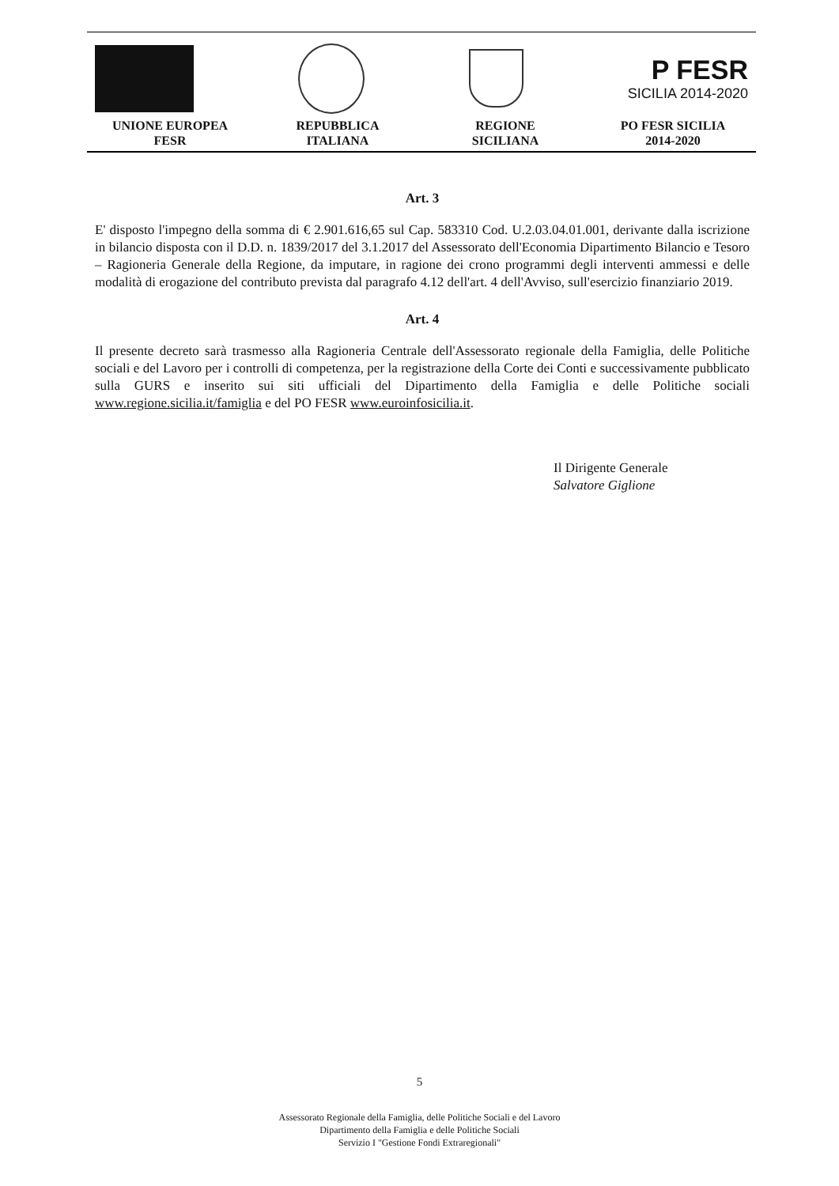P FESR
SICILIA 2014-2020
UNIONE EUROPEA
FESR
REPUBBLICA
ITALIANA
REGIONE
SICILIANA
PO FESR SICILIA
2014-2020
Art. 3
E' disposto l'impegno della somma di € 2.901.616,65 sul Cap. 583310 Cod. U.2.03.04.01.001, derivante dalla iscrizione in bilancio disposta con il D.D. n. 1839/2017 del 3.1.2017 del Assessorato dell'Economia Dipartimento Bilancio e Tesoro – Ragioneria Generale della Regione, da imputare, in ragione dei crono programmi degli interventi ammessi e delle modalità di erogazione del contributo prevista dal paragrafo 4.12 dell'art. 4 dell'Avviso, sull'esercizio finanziario 2019.
Art. 4
Il presente decreto sarà trasmesso alla Ragioneria Centrale dell'Assessorato regionale della Famiglia, delle Politiche sociali e del Lavoro per i controlli di competenza, per la registrazione della Corte dei Conti e successivamente pubblicato sulla GURS e inserito sui siti ufficiali del Dipartimento della Famiglia e delle Politiche sociali www.regione.sicilia.it/famiglia e del PO FESR www.euroinfosicilia.it.
Il Dirigente Generale
Salvatore Giglione
5
Assessorato Regionale della Famiglia, delle Politiche Sociali e del Lavoro
Dipartimento della Famiglia e delle Politiche Sociali
Servizio I "Gestione Fondi Extraregionali"